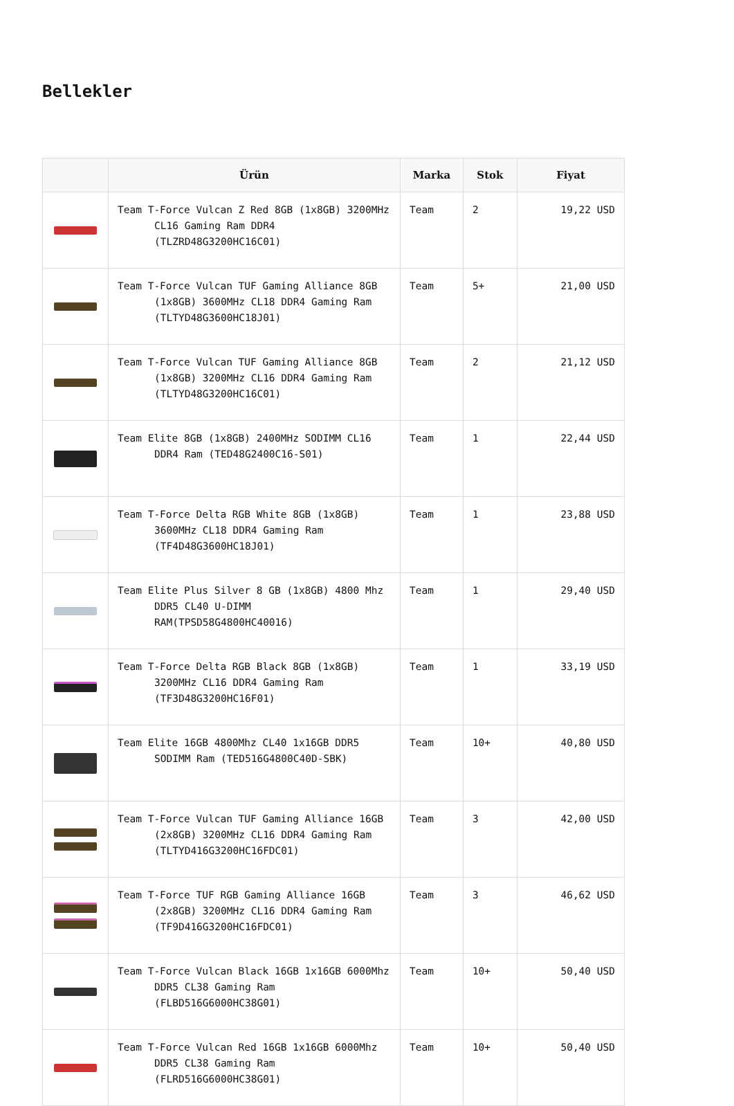Bellekler
| | Ürün | Marka | Stok | Fiyat |
| --- | --- | --- | --- | --- |
| | Team T-Force Vulcan Z Red 8GB (1x8GB) 3200MHz CL16 Gaming Ram DDR4 (TLZRD48G3200HC16C01) | Team | 2 | 19,22 USD |
| | Team T-Force Vulcan TUF Gaming Alliance 8GB (1x8GB) 3600MHz CL18 DDR4 Gaming Ram (TLTYD48G3600HC18J01) | Team | 5+ | 21,00 USD |
| | Team T-Force Vulcan TUF Gaming Alliance 8GB (1x8GB) 3200MHz CL16 DDR4 Gaming Ram (TLTYD48G3200HC16C01) | Team | 2 | 21,12 USD |
| | Team Elite 8GB (1x8GB) 2400MHz SODIMM CL16 DDR4 Ram (TED48G2400C16-S01) | Team | 1 | 22,44 USD |
| | Team T-Force Delta RGB White 8GB (1x8GB) 3600MHz CL18 DDR4 Gaming Ram (TF4D48G3600HC18J01) | Team | 1 | 23,88 USD |
| | Team Elite Plus Silver 8 GB (1x8GB) 4800 Mhz DDR5 CL40 U-DIMM RAM(TPSD58G4800HC40016) | Team | 1 | 29,40 USD |
| | Team T-Force Delta RGB Black 8GB (1x8GB) 3200MHz CL16 DDR4 Gaming Ram (TF3D48G3200HC16F01) | Team | 1 | 33,19 USD |
| | Team Elite 16GB 4800Mhz CL40 1x16GB DDR5 SODIMM Ram (TED516G4800C40D-SBK) | Team | 10+ | 40,80 USD |
| | Team T-Force Vulcan TUF Gaming Alliance 16GB (2x8GB) 3200MHz CL16 DDR4 Gaming Ram (TLTYD416G3200HC16FDC01) | Team | 3 | 42,00 USD |
| | Team T-Force TUF RGB Gaming Alliance 16GB (2x8GB) 3200MHz CL16 DDR4 Gaming Ram (TF9D416G3200HC16FDC01) | Team | 3 | 46,62 USD |
| | Team T-Force Vulcan Black 16GB 1x16GB 6000Mhz DDR5 CL38 Gaming Ram (FLBD516G6000HC38G01) | Team | 10+ | 50,40 USD |
| | Team T-Force Vulcan Red 16GB 1x16GB 6000Mhz DDR5 CL38 Gaming Ram (FLRD516G6000HC38G01) | Team | 10+ | 50,40 USD |